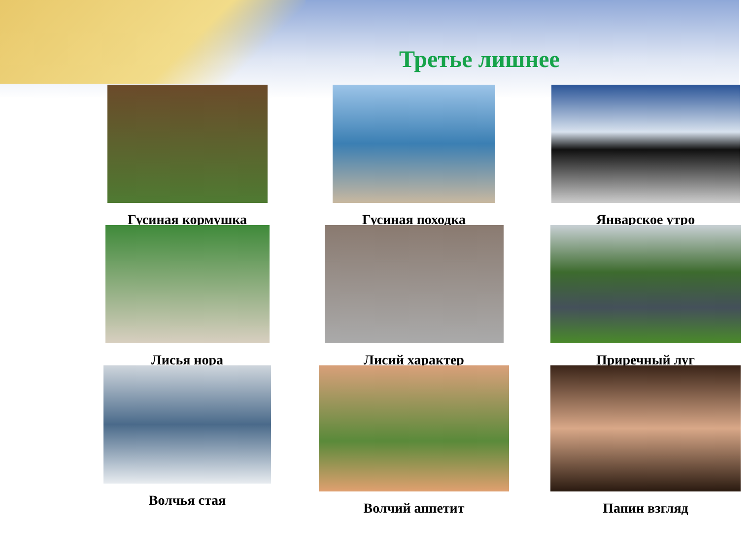Третье лишнее
Гусиная кормушка
Гусиная походка
Январское утро
Лисья нора
Лисий характер
Приречный луг
Волчья стая
Волчий аппетит
Папин взгляд